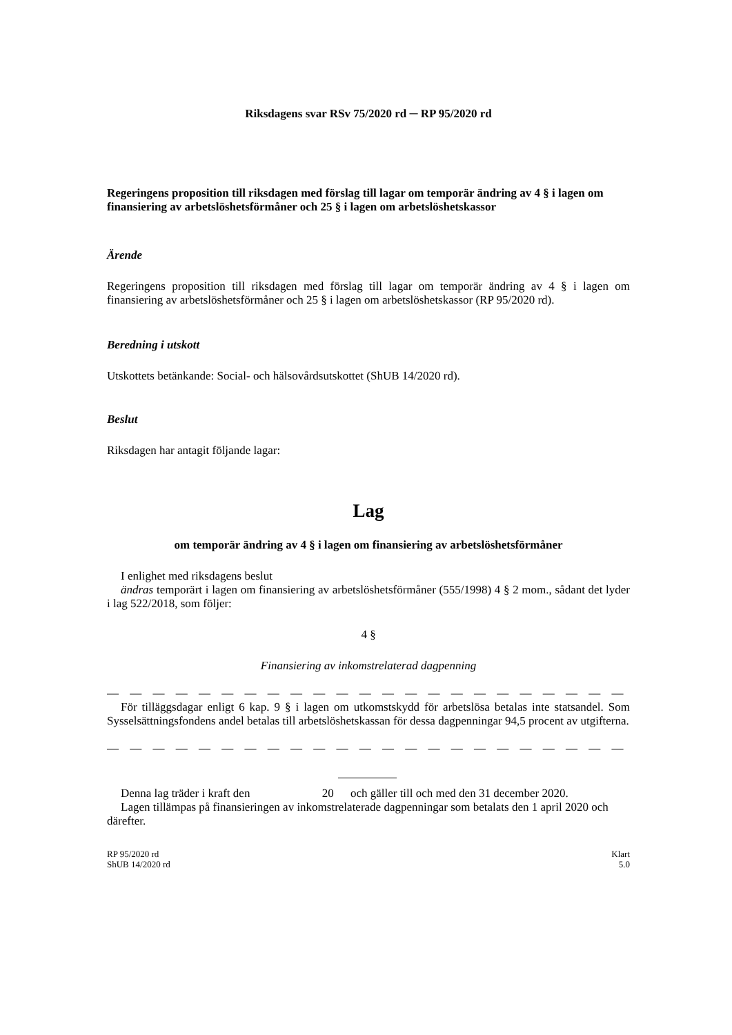Riksdagens svar RSv 75/2020 rd ─ RP 95/2020 rd
Regeringens proposition till riksdagen med förslag till lagar om temporär ändring av 4 § i lagen om finansiering av arbetslöshetsförmåner och 25 § i lagen om arbetslöshetskassor
Ärende
Regeringens proposition till riksdagen med förslag till lagar om temporär ändring av 4 § i lagen om finansiering av arbetslöshetsförmåner och 25 § i lagen om arbetslöshetskassor (RP 95/2020 rd).
Beredning i utskott
Utskottets betänkande: Social- och hälsovårdsutskottet (ShUB 14/2020 rd).
Beslut
Riksdagen har antagit följande lagar:
Lag
om temporär ändring av 4 § i lagen om finansiering av arbetslöshetsförmåner
I enlighet med riksdagens beslut
ändras temporärt i lagen om finansiering av arbetslöshetsförmåner (555/1998) 4 § 2 mom., sådant det lyder i lag 522/2018, som följer:
4 §
Finansiering av inkomstrelaterad dagpenning
— — — — — — — — — — — — — — — — — — — — — — — — — — — —
För tilläggsdagar enligt 6 kap. 9 § i lagen om utkomstskydd för arbetslösa betalas inte statsandel. Som Sysselsättningsfondens andel betalas till arbetslöshetskassan för dessa dagpenningar 94,5 procent av utgifterna.
— — — — — — — — — — — — — — — — — — — — — — — — — — — —
Denna lag träder i kraft den 20 och gäller till och med den 31 december 2020.
Lagen tillämpas på finansieringen av inkomstrelaterade dagpenningar som betalats den 1 april 2020 och därefter.
RP 95/2020 rd
ShUB 14/2020 rd
Klart
5.0